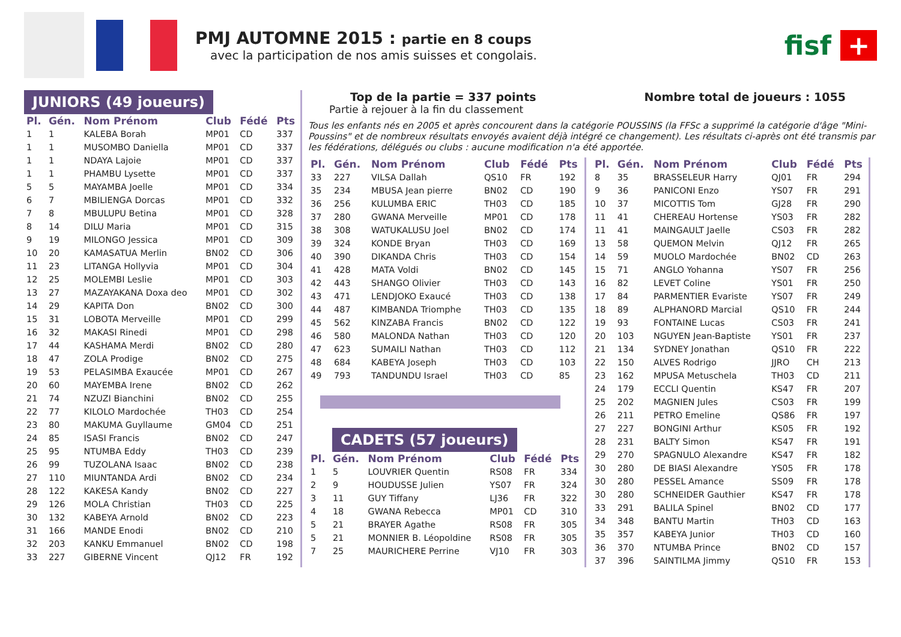PMJ AUTOMNE 2015 : partie en 8 coups
avec la participation de nos amis suisses et congolais.
fisf +
JUNIORS (49 joueurs)
| Pl. | Gén. | Nom Prénom | Club | Fédé | Pts |
| --- | --- | --- | --- | --- | --- |
| 1 | 1 | KALEBA Borah | MP01 | CD | 337 |
| 1 | 1 | MUSOMBO Daniella | MP01 | CD | 337 |
| 1 | 1 | NDAYA Lajoie | MP01 | CD | 337 |
| 1 | 1 | PHAMBU Lysette | MP01 | CD | 337 |
| 5 | 5 | MAYAMBA Joelle | MP01 | CD | 334 |
| 6 | 7 | MBILIENGA Dorcas | MP01 | CD | 332 |
| 7 | 8 | MBULUPU Betina | MP01 | CD | 328 |
| 8 | 14 | DILU Maria | MP01 | CD | 315 |
| 9 | 19 | MILONGO Jessica | MP01 | CD | 309 |
| 10 | 20 | KAMASATUA Merlin | BN02 | CD | 306 |
| 11 | 23 | LITANGA Hollyvia | MP01 | CD | 304 |
| 12 | 25 | MOLEMBI Leslie | MP01 | CD | 303 |
| 13 | 27 | MAZAYAKANA Doxa deo | MP01 | CD | 302 |
| 14 | 29 | KAPITA Don | BN02 | CD | 300 |
| 15 | 31 | LOBOTA Merveille | MP01 | CD | 299 |
| 16 | 32 | MAKASI Rinedi | MP01 | CD | 298 |
| 17 | 44 | KASHAMA Merdi | BN02 | CD | 280 |
| 18 | 47 | ZOLA Prodige | BN02 | CD | 275 |
| 19 | 53 | PELASIMBA Exaucée | MP01 | CD | 267 |
| 20 | 60 | MAYEMBA Irene | BN02 | CD | 262 |
| 21 | 74 | NZUZI Bianchini | BN02 | CD | 255 |
| 22 | 77 | KILOLO Mardochée | TH03 | CD | 254 |
| 23 | 80 | MAKUMA Guyllaume | GM04 | CD | 251 |
| 24 | 85 | ISASI Francis | BN02 | CD | 247 |
| 25 | 95 | NTUMBA Eddy | TH03 | CD | 239 |
| 26 | 99 | TUZOLANA Isaac | BN02 | CD | 238 |
| 27 | 110 | MIUNTANDA Ardi | BN02 | CD | 234 |
| 28 | 122 | KAKESA Kandy | BN02 | CD | 227 |
| 29 | 126 | MOLA Christian | TH03 | CD | 225 |
| 30 | 132 | KABEYA Arnold | BN02 | CD | 223 |
| 31 | 166 | MANDE Enodi | BN02 | CD | 210 |
| 32 | 203 | KANKU Emmanuel | BN02 | CD | 198 |
| 33 | 227 | GIBERNE Vincent | QJ12 | FR | 192 |
Top de la partie = 337 points Nombre total de joueurs : 1055
Partie à rejouer à la fin du classement
Tous les enfants nés en 2005 et après concourent dans la catégorie POUSSINS (la FFSc a supprimé la catégorie d'âge "Mini-Poussins" et de nombreux résultats envoyés avaient déjà intégré ce changement). Les résultats ci-après ont été transmis par les fédérations, délégués ou clubs : aucune modification n'a été apportée.
| Pl. | Gén. | Nom Prénom | Club | Fédé | Pts |
| --- | --- | --- | --- | --- | --- |
| 33 | 227 | VILSA Dallah | QS10 | FR | 192 |
| 35 | 234 | MBUSA Jean pierre | BN02 | CD | 190 |
| 36 | 256 | KULUMBA ERIC | TH03 | CD | 185 |
| 37 | 280 | GWANA Merveille | MP01 | CD | 178 |
| 38 | 308 | WATUKALUSU Joel | BN02 | CD | 174 |
| 39 | 324 | KONDE Bryan | TH03 | CD | 169 |
| 40 | 390 | DIKANDA Chris | TH03 | CD | 154 |
| 41 | 428 | MATA Voldi | BN02 | CD | 145 |
| 42 | 443 | SHANGO Olivier | TH03 | CD | 143 |
| 43 | 471 | LENDJOKO Exaucé | TH03 | CD | 138 |
| 44 | 487 | KIMBANDA Triomphe | TH03 | CD | 135 |
| 45 | 562 | KINZABA Francis | BN02 | CD | 122 |
| 46 | 580 | MALONDA Nathan | TH03 | CD | 120 |
| 47 | 623 | SUMAILI Nathan | TH03 | CD | 112 |
| 48 | 684 | KABEYA Joseph | TH03 | CD | 103 |
| 49 | 793 | TANDUNDU Israel | TH03 | CD | 85 |
CADETS (57 joueurs)
| Pl. | Gén. | Nom Prénom | Club | Fédé | Pts |
| --- | --- | --- | --- | --- | --- |
| 1 | 5 | LOUVRIER Quentin | RS08 | FR | 334 |
| 2 | 9 | HOUDUSSE Julien | YS07 | FR | 324 |
| 3 | 11 | GUY Tiffany | LJ36 | FR | 322 |
| 4 | 18 | GWANA Rebecca | MP01 | CD | 310 |
| 5 | 21 | BRAYER Agathe | RS08 | FR | 305 |
| 5 | 21 | MONNIER B. Léopoldine | RS08 | FR | 305 |
| 7 | 25 | MAURICHERE Perrine | VJ10 | FR | 303 |
| Pl. | Gén. | Nom Prénom | Club | Fédé | Pts |
| --- | --- | --- | --- | --- | --- |
| 8 | 35 | BRASSELEUR Harry | QJ01 | FR | 294 |
| 9 | 36 | PANICONI Enzo | YS07 | FR | 291 |
| 10 | 37 | MICOTTIS Tom | GJ28 | FR | 290 |
| 11 | 41 | CHEREAU Hortense | YS03 | FR | 282 |
| 11 | 41 | MAINGAULT Jaelle | CS03 | FR | 282 |
| 13 | 58 | QUEMON Melvin | QJ12 | FR | 265 |
| 14 | 59 | MUOLO Mardochée | BN02 | CD | 263 |
| 15 | 71 | ANGLO Yohanna | YS07 | FR | 256 |
| 16 | 82 | LEVET Coline | YS01 | FR | 250 |
| 17 | 84 | PARMENTIER Evariste | YS07 | FR | 249 |
| 18 | 89 | ALPHANORD Marcial | QS10 | FR | 244 |
| 19 | 93 | FONTAINE Lucas | CS03 | FR | 241 |
| 20 | 103 | NGUYEN Jean-Baptiste | YS01 | FR | 237 |
| 21 | 134 | SYDNEY Jonathan | QS10 | FR | 222 |
| 22 | 150 | ALVES Rodrigo | JJRO | CH | 213 |
| 23 | 162 | MPUSA Metuschela | TH03 | CD | 211 |
| 24 | 179 | ECCLI Quentin | KS47 | FR | 207 |
| 25 | 202 | MAGNIEN Jules | CS03 | FR | 199 |
| 26 | 211 | PETRO Emeline | QS86 | FR | 197 |
| 27 | 227 | BONGINI Arthur | KS05 | FR | 192 |
| 28 | 231 | BALTY Simon | KS47 | FR | 191 |
| 29 | 270 | SPAGNULO Alexandre | KS47 | FR | 182 |
| 30 | 280 | DE BIASI Alexandre | YS05 | FR | 178 |
| 30 | 280 | PESSEL Amance | SS09 | FR | 178 |
| 30 | 280 | SCHNEIDER Gauthier | KS47 | FR | 178 |
| 33 | 291 | BALILA Spinel | BN02 | CD | 177 |
| 34 | 348 | BANTU Martin | TH03 | CD | 163 |
| 35 | 357 | KABEYA Junior | TH03 | CD | 160 |
| 36 | 370 | NTUMBA Prince | BN02 | CD | 157 |
| 37 | 396 | SAINTILMA Jimmy | QS10 | FR | 153 |